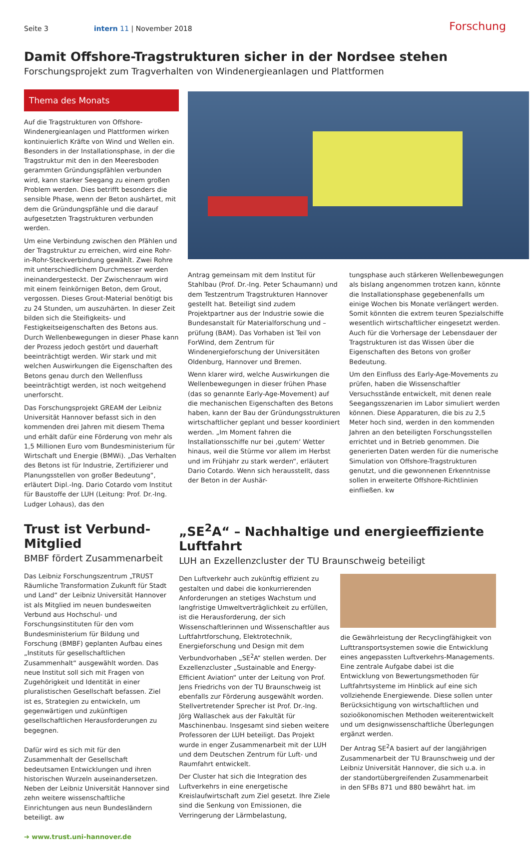Seite 3 intern 11 | November 2018 Forschung
Damit Offshore-Tragstrukturen sicher in der Nordsee stehen
Forschungsprojekt zum Tragverhalten von Windenergieanlagen und Plattformen
Thema des Monats
Auf die Tragstrukturen von Offshore-Windenergieanlagen und Plattformen wirken kontinuierlich Kräfte von Wind und Wellen ein. Besonders in der Installationsphase, in der die Tragstruktur mit den in den Meeresboden gerammten Gründungspfählen verbunden wird, kann starker Seegang zu einem großen Problem werden. Dies betrifft besonders die sensible Phase, wenn der Beton aushärtet, mit dem die Gründungspfähle und die darauf aufgesetzten Tragstrukturen verbunden werden.
Um eine Verbindung zwischen den Pfählen und der Tragstruktur zu erreichen, wird eine Rohr-in-Rohr-Steckverbindung gewählt. Zwei Rohre mit unterschiedlichem Durchmesser werden ineinandergesteckt. Der Zwischenraum wird mit einem feinkörnigen Beton, dem Grout, vergossen. Dieses Grout-Material benötigt bis zu 24 Stunden, um auszuhärten. In dieser Zeit bilden sich die Steifigkeits- und Festigkeitseigenschaften des Betons aus. Durch Wellenbewegungen in dieser Phase kann der Prozess jedoch gestört und dauerhaft beeinträchtigt werden. Wir stark und mit welchen Auswirkungen die Eigenschaften des Betons genau durch den Wellenfluss beeinträchtigt werden, ist noch weitgehend unerforscht.
Das Forschungsprojekt GREAM der Leibniz Universität Hannover befasst sich in den kommenden drei Jahren mit diesem Thema und erhält dafür eine Förderung von mehr als 1,5 Millionen Euro vom Bundesministerium für Wirtschaft und Energie (BMWi). „Das Verhalten des Betons ist für Industrie, Zertifizierer und Planungsstellen von großer Bedeutung“, erläutert Dipl.-Ing. Dario Cotardo vom Institut für Baustoffe der LUH (Leitung: Prof. Dr.-Ing. Ludger Lohaus), das den
Antrag gemeinsam mit dem Institut für Stahlbau (Prof. Dr.-Ing. Peter Schaumann) und dem Testzentrum Tragstrukturen Hannover gestellt hat. Beteiligt sind zudem Projektpartner aus der Industrie sowie die Bundesanstalt für Materialforschung und –prüfung (BAM). Das Vorhaben ist Teil von ForWind, dem Zentrum für Windenergieforschung der Universitäten Oldenburg, Hannover und Bremen.
Wenn klarer wird, welche Auswirkungen die Wellenbewegungen in dieser frühen Phase (das so genannte Early-Age-Movement) auf die mechanischen Eigenschaften des Betons haben, kann der Bau der Gründungsstrukturen wirtschaftlicher geplant und besser koordiniert werden. „Im Moment fahren die Installationsschiffe nur bei ‚gutem‘ Wetter hinaus, weil die Stürme vor allem im Herbst und im Frühjahr zu stark werden“, erläutert Dario Cotardo. Wenn sich herausstellt, dass der Beton in der Aushär-
tungsphase auch stärkeren Wellenbewegungen als bislang angenommen trotzen kann, könnte die Installationsphase gegebenenfalls um einige Wochen bis Monate verlängert werden. Somit könnten die extrem teuren Spezialschiffe wesentlich wirtschaftlicher eingesetzt werden. Auch für die Vorhersage der Lebensdauer der Tragstrukturen ist das Wissen über die Eigenschaften des Betons von großer Bedeutung.
Um den Einfluss des Early-Age-Movements zu prüfen, haben die Wissenschaftler Versuchsstände entwickelt, mit denen reale Seegangsszenarien im Labor simuliert werden können. Diese Apparaturen, die bis zu 2,5 Meter hoch sind, werden in den kommenden Jahren an den beteiligten Forschungsstellen errichtet und in Betrieb genommen. Die generierten Daten werden für die numerische Simulation von Offshore-Tragstrukturen genutzt, und die gewonnenen Erkenntnisse sollen in erweiterte Offshore-Richtlinien einfließen. kw
Trust ist Verbund-Mitglied
BMBF fördert Zusammenarbeit
Das Leibniz Forschungszentrum „TRUST Räumliche Transformation Zukunft für Stadt und Land“ der Leibniz Universität Hannover ist als Mitglied im neuen bundesweiten Verbund aus Hochschul- und Forschungsinstituten für den vom Bundesministerium für Bildung und Forschung (BMBF) geplanten Aufbau eines „Instituts für gesellschaftlichen Zusammenhalt“ ausgewählt worden. Das neue Institut soll sich mit Fragen von Zugehörigkeit und Identität in einer pluralistischen Gesellschaft befassen. Ziel ist es, Strategien zu entwickeln, um gegenwärtigen und zukünftigen gesellschaftlichen Herausforderungen zu begegnen.
Dafür wird es sich mit für den Zusammenhalt der Gesellschaft bedeutsamen Entwicklungen und ihren historischen Wurzeln auseinandersetzen. Neben der Leibniz Universität Hannover sind zehn weitere wissenschaftliche Einrichtungen aus neun Bundesländern beteiligt. aw
➔ www.trust.uni-hannover.de
„SE<sup>2</sup>A“ – Nachhaltige und energieeffiziente Luftfahrt
LUH an Exzellenzcluster der TU Braunschweig beteiligt
Den Luftverkehr auch zukünftig effizient zu gestalten und dabei die konkurrierenden Anforderungen an stetiges Wachstum und langfristige Umweltverträglichkeit zu erfüllen, ist die Herausforderung, der sich Wissenschaftlerinnen und Wissenschaftler aus Luftfahrtforschung, Elektrotechnik, Energieforschung und Design mit dem Verbundvorhaben „SE<sup>2</sup>A“ stellen werden. Der Exzellenzcluster „Sustainable and Energy-Efficient Aviation“ unter der Leitung von Prof. Jens Friedrichs von der TU Braunschweig ist ebenfalls zur Förderung ausgewählt worden. Stellvertretender Sprecher ist Prof. Dr.-Ing. Jörg Wallaschek aus der Fakultät für Maschinenbau. Insgesamt sind sieben weitere Professoren der LUH beteiligt. Das Projekt wurde in enger Zusammenarbeit mit der LUH und dem Deutschen Zentrum für Luft- und Raumfahrt entwickelt.
Der Cluster hat sich die Integration des Luftverkehrs in eine energetische Kreislaufwirtschaft zum Ziel gesetzt. Ihre Ziele sind die Senkung von Emissionen, die Verringerung der Lärmbelastung,
die Gewährleistung der Recyclingfähigkeit von Lufttransportsystemen sowie die Entwicklung eines angepassten Luftverkehrs-Managements. Eine zentrale Aufgabe dabei ist die Entwicklung von Bewertungsmethoden für Luftfahrtsysteme im Hinblick auf eine sich vollziehende Energiewende. Diese sollen unter Berücksichtigung von wirtschaftlichen und sozioökonomischen Methoden weiterentwickelt und um designwissenschaftliche Überlegungen ergänzt werden.
Der Antrag SE<sup>2</sup>A basiert auf der langjährigen Zusammenarbeit der TU Braunschweig und der Leibniz Universität Hannover, die sich u.a. in der standortübergreifenden Zusammenarbeit in den SFBs 871 und 880 bewährt hat. im